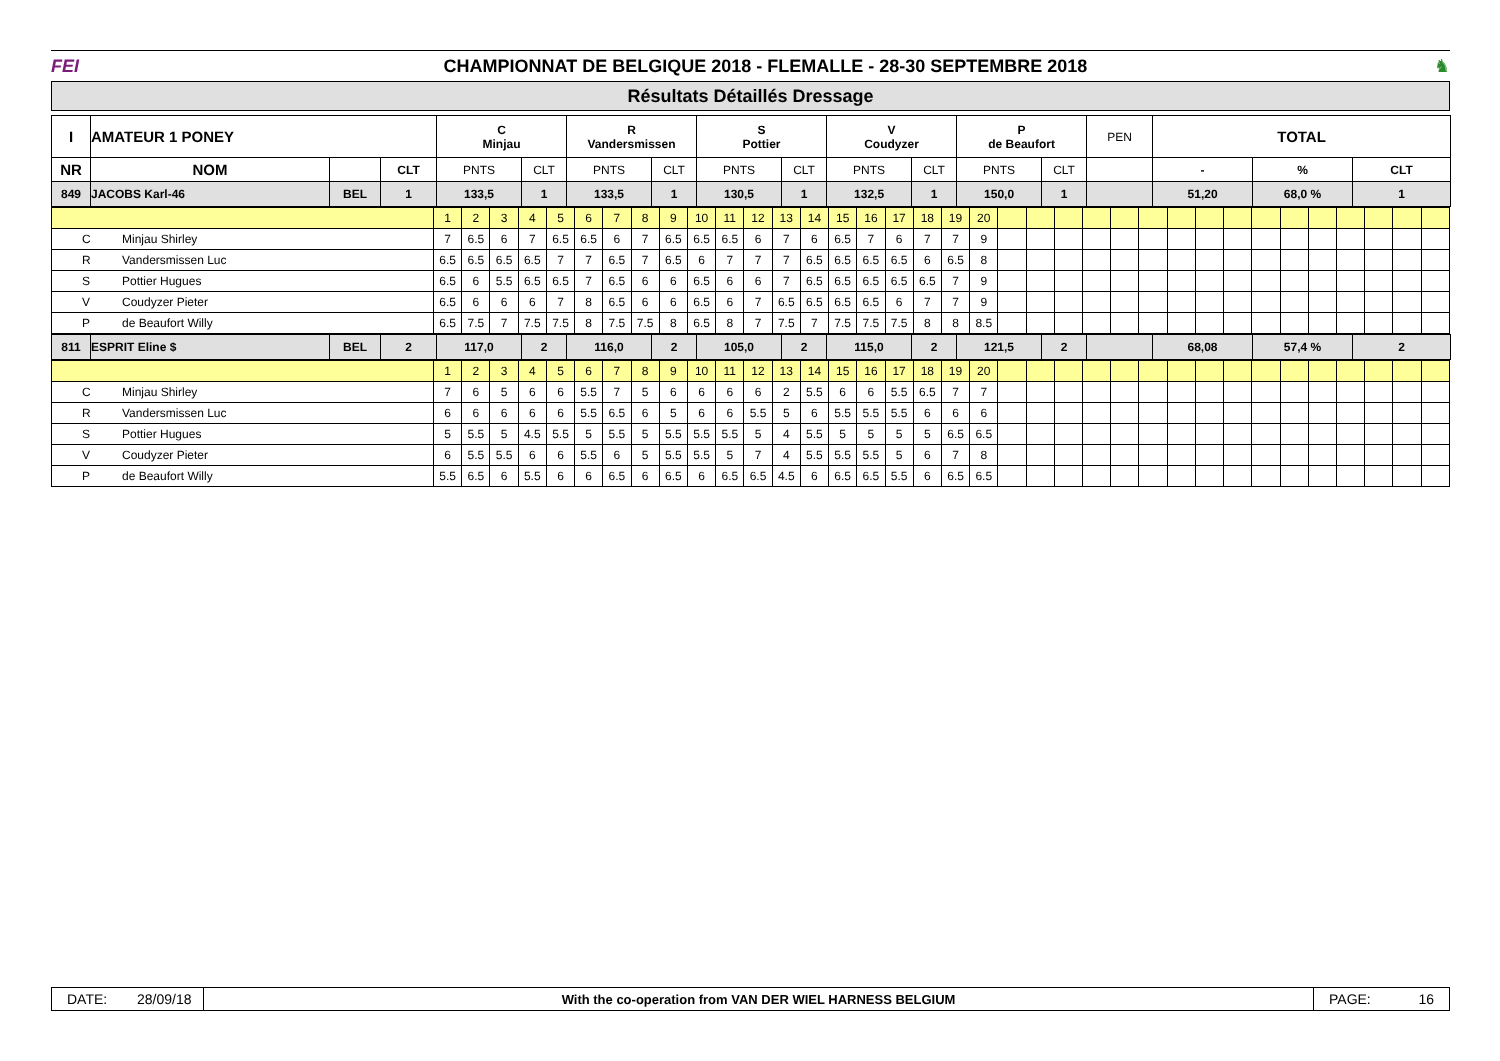FEI
CHAMPIONNAT DE BELGIQUE 2018 - FLEMALLE - 28-30 SEPTEMBRE 2018
♞
Résultats Détaillés Dressage
| I | AMATEUR 1 PONEY | | | C Minjau | | R Vandersmissen | | S Pottier | | V Coudyzer | | P de Beaufort | | PEN | TOTAL | | |
| --- | --- | --- | --- | --- | --- | --- | --- | --- | --- | --- | --- | --- | --- | --- | --- | --- | --- |
| NR | NOM | | CLT | PNTS | CLT | PNTS | CLT | PNTS | CLT | PNTS | CLT | PNTS | CLT | | - | % | CLT |
| 849 | JACOBS Karl-46 | BEL | 1 | 133,5 | 1 | 133,5 | 1 | 130,5 | 1 | 132,5 | 1 | 150,0 | 1 | | 51,20 | 68,0 % | 1 |
| | 1 | 2 | 3 | 4 | 5 | 6 | 7 | 8 | 9 | 10 | 11 | 12 | 13 | 14 | 15 | 16 | 17 | 18 | 19 | 20 | | | | | | | | | | | | | | | | |
| C Minjau Shirley | 7 | 6.5 | 6 | 7 | 6.5 | 6.5 | 6 | 7 | 6.5 | 6.5 | 6.5 | 6 | 7 | 6 | 6.5 | 7 | 6 | 7 | 7 | 9 | | | | | | | | | | | | | | | | |
| R Vandersmissen Luc | 6.5 | 6.5 | 6.5 | 6.5 | 7 | 7 | 6.5 | 7 | 6.5 | 6 | 7 | 7 | 7 | 6.5 | 6.5 | 6.5 | 6.5 | 6 | 6.5 | 8 | | | | | | | | | | | | | | | | |
| S Pottier Hugues | 6.5 | 6 | 5.5 | 6.5 | 6.5 | 7 | 6.5 | 6 | 6 | 6.5 | 6 | 6 | 7 | 6.5 | 6.5 | 6.5 | 6.5 | 6.5 | 7 | 9 | | | | | | | | | | | | | | | | |
| V Coudyzer Pieter | 6.5 | 6 | 6 | 6 | 7 | 8 | 6.5 | 6 | 6 | 6.5 | 6 | 7 | 6.5 | 6.5 | 6.5 | 6.5 | 6 | 7 | 7 | 9 | | | | | | | | | | | | | | | | |
| P de Beaufort Willy | 6.5 | 7.5 | 7 | 7.5 | 7.5 | 8 | 7.5 | 7.5 | 8 | 6.5 | 8 | 7 | 7.5 | 7 | 7.5 | 7.5 | 7.5 | 8 | 8 | 8.5 | | | | | | | | | | | | | | | | |
| 811 | ESPRIT Eline $ | BEL | 2 | 117,0 | 2 | 116,0 | 2 | 105,0 | 2 | 115,0 | 2 | 121,5 | 2 | | 68,08 | 57,4 % | 2 |
| | 1 | 2 | 3 | 4 | 5 | 6 | 7 | 8 | 9 | 10 | 11 | 12 | 13 | 14 | 15 | 16 | 17 | 18 | 19 | 20 | | | | | | | | | | | | | | | | |
| C Minjau Shirley | 7 | 6 | 5 | 6 | 6 | 5.5 | 7 | 5 | 6 | 6 | 6 | 6 | 2 | 5.5 | 6 | 6 | 5.5 | 6.5 | 7 | 7 | | | | | | | | | | | | | | | | |
| R Vandersmissen Luc | 6 | 6 | 6 | 6 | 6 | 5.5 | 6.5 | 6 | 5 | 6 | 6 | 5.5 | 5 | 6 | 5.5 | 5.5 | 5.5 | 6 | 6 | 6 | | | | | | | | | | | | | | | | |
| S Pottier Hugues | 5 | 5.5 | 5 | 4.5 | 5.5 | 5 | 5.5 | 5 | 5.5 | 5.5 | 5.5 | 5 | 4 | 5.5 | 5 | 5 | 5 | 5 | 6.5 | 6.5 | | | | | | | | | | | | | | | | |
| V Coudyzer Pieter | 6 | 5.5 | 5.5 | 6 | 6 | 5.5 | 6 | 5 | 5.5 | 5.5 | 5 | 7 | 4 | 5.5 | 5.5 | 5.5 | 5 | 6 | 7 | 8 | | | | | | | | | | | | | | | | |
| P de Beaufort Willy | 5.5 | 6.5 | 6 | 5.5 | 6 | 6 | 6.5 | 6 | 6.5 | 6 | 6.5 | 6.5 | 4.5 | 6 | 6.5 | 6.5 | 5.5 | 6 | 6.5 | 6.5 | | | | | | | | | | | | | | | | |
DATE:
28/09/18
With the co-operation from VAN DER WIEL HARNESS BELGIUM
PAGE: 16